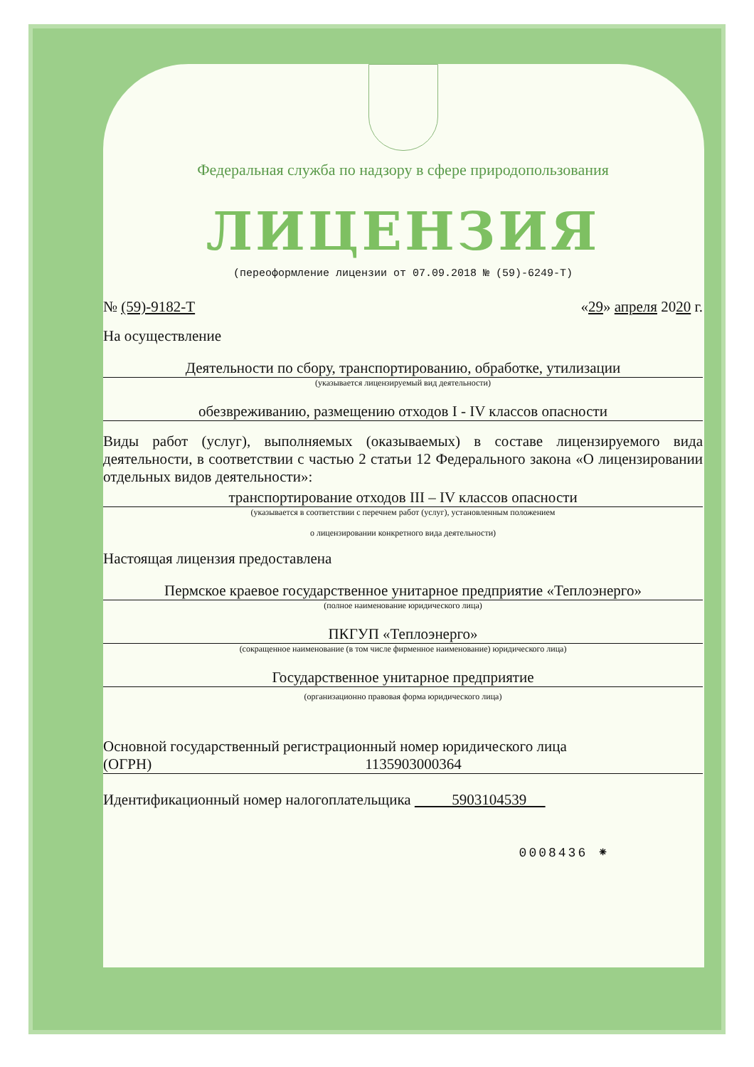Федеральная служба по надзору в сфере природопользования
ЛИЦЕНЗИЯ
(переоформление лицензии от 07.09.2018 № (59)-6249-Т)
№ (59)-9182-Т «29» апреля 2020 г.
На осуществление
Деятельности по сбору, транспортированию, обработке, утилизации
(указывается лицензируемый вид деятельности)
обезвреживанию, размещению отходов I - IV классов опасности
Виды работ (услуг), выполняемых (оказываемых) в составе лицензируемого вида деятельности, в соответствии с частью 2 статьи 12 Федерального закона «О лицензировании отдельных видов деятельности»:
транспортирование отходов III – IV классов опасности
(указывается в соответствии с перечнем работ (услуг), установленным положением
о лицензировании конкретного вида деятельности)
Настоящая лицензия предоставлена
Пермское краевое государственное унитарное предприятие «Теплоэнерго»
(полное наименование юридического лица)
ПКГУП «Теплоэнерго»
(сокращенное наименование (в том числе фирменное наименование) юридического лица)
Государственное унитарное предприятие
(организационно правовая форма юридического лица)
Основной государственный регистрационный номер юридического лица
(ОГРН) 1135903000364
Идентификационный номер налогоплательщика 5903104539
0008436 ⁕